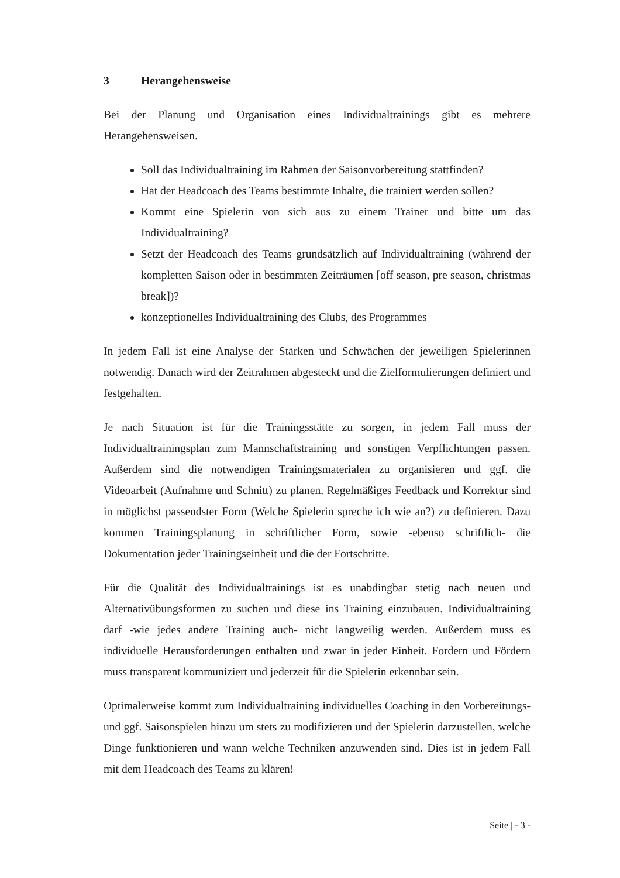3 Herangehensweise
Bei der Planung und Organisation eines Individualtrainings gibt es mehrere Herangehensweisen.
Soll das Individualtraining im Rahmen der Saisonvorbereitung stattfinden?
Hat der Headcoach des Teams bestimmte Inhalte, die trainiert werden sollen?
Kommt eine Spielerin von sich aus zu einem Trainer und bitte um das Individualtraining?
Setzt der Headcoach des Teams grundsätzlich auf Individualtraining (während der kompletten Saison oder in bestimmten Zeiträumen [off season, pre season, christmas break])?
konzeptionelles Individualtraining des Clubs, des Programmes
In jedem Fall ist eine Analyse der Stärken und Schwächen der jeweiligen Spielerinnen notwendig. Danach wird der Zeitrahmen abgesteckt und die Zielformulierungen definiert und festgehalten.
Je nach Situation ist für die Trainingsstätte zu sorgen, in jedem Fall muss der Individualtrainingsplan zum Mannschaftstraining und sonstigen Verpflichtungen passen. Außerdem sind die notwendigen Trainingsmaterialen zu organisieren und ggf. die Videoarbeit (Aufnahme und Schnitt) zu planen. Regelmäßiges Feedback und Korrektur sind in möglichst passendster Form (Welche Spielerin spreche ich wie an?) zu definieren. Dazu kommen Trainingsplanung in schriftlicher Form, sowie -ebenso schriftlich- die Dokumentation jeder Trainingseinheit und die der Fortschritte.
Für die Qualität des Individualtrainings ist es unabdingbar stetig nach neuen und Alternativübungsformen zu suchen und diese ins Training einzubauen. Individualtraining darf -wie jedes andere Training auch- nicht langweilig werden. Außerdem muss es individuelle Herausforderungen enthalten und zwar in jeder Einheit. Fordern und Fördern muss transparent kommuniziert und jederzeit für die Spielerin erkennbar sein.
Optimalerweise kommt zum Individualtraining individuelles Coaching in den Vorbereitungs- und ggf. Saisonspielen hinzu um stets zu modifizieren und der Spielerin darzustellen, welche Dinge funktionieren und wann welche Techniken anzuwenden sind. Dies ist in jedem Fall mit dem Headcoach des Teams zu klären!
Seite | - 3 -